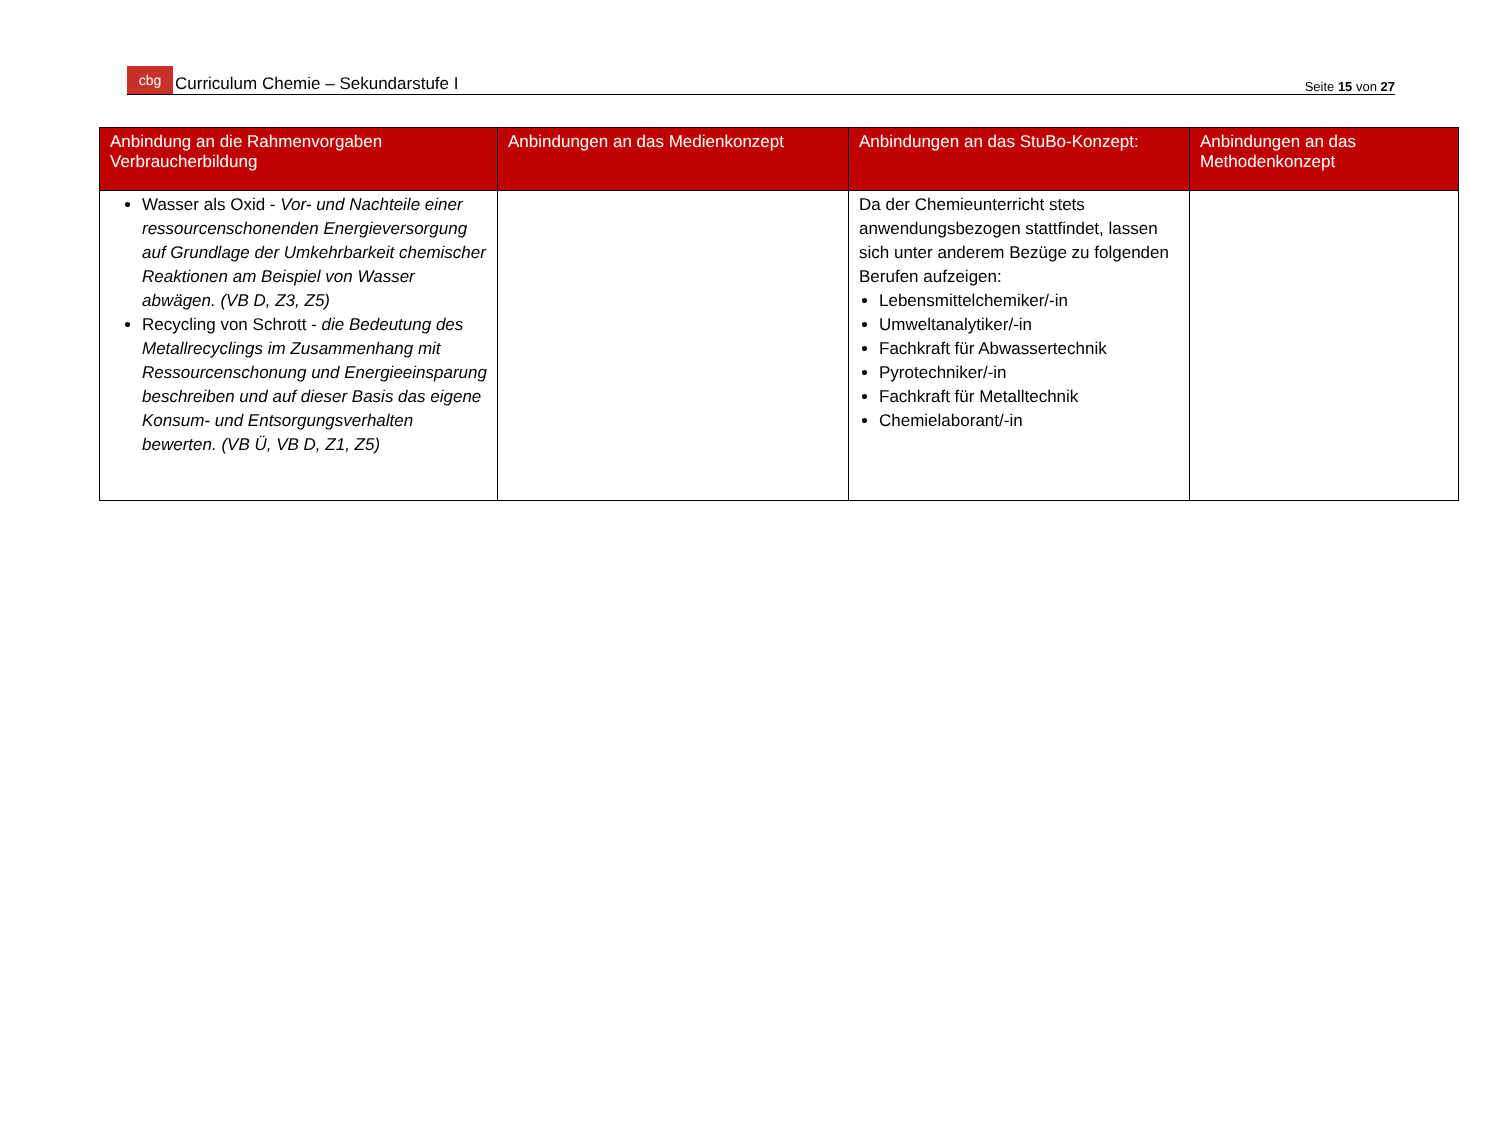cbg Curriculum Chemie – Sekundarstufe I
Seite 15 von 27
| Anbindung an die Rahmenvorgaben Verbraucherbildung | Anbindungen an das Medienkonzept | Anbindungen an das StuBo-Konzept: | Anbindungen an das Methodenkonzept |
| --- | --- | --- | --- |
| Wasser als Oxid - Vor- und Nachteile einer ressourcenschonenden Energieversorgung auf Grundlage der Umkehrbarkeit chemischer Reaktionen am Beispiel von Wasser abwägen. (VB D, Z3, Z5) Recycling von Schrott - die Bedeutung des Metallrecyclings im Zusammenhang mit Ressourcenschonung und Energieeinsparung beschreiben und auf dieser Basis das eigene Konsum- und Entsorgungsverhalten bewerten. (VB Ü, VB D, Z1, Z5) | | Da der Chemieunterricht stets anwendungsbezogen stattfindet, lassen sich unter anderem Bezüge zu folgenden Berufen aufzeigen: Lebensmittelchemiker/-in Umweltanalytiker/-in Fachkraft für Abwassertechnik Pyrotechniker/-in Fachkraft für Metalltechnik Chemielaborant/-in | |